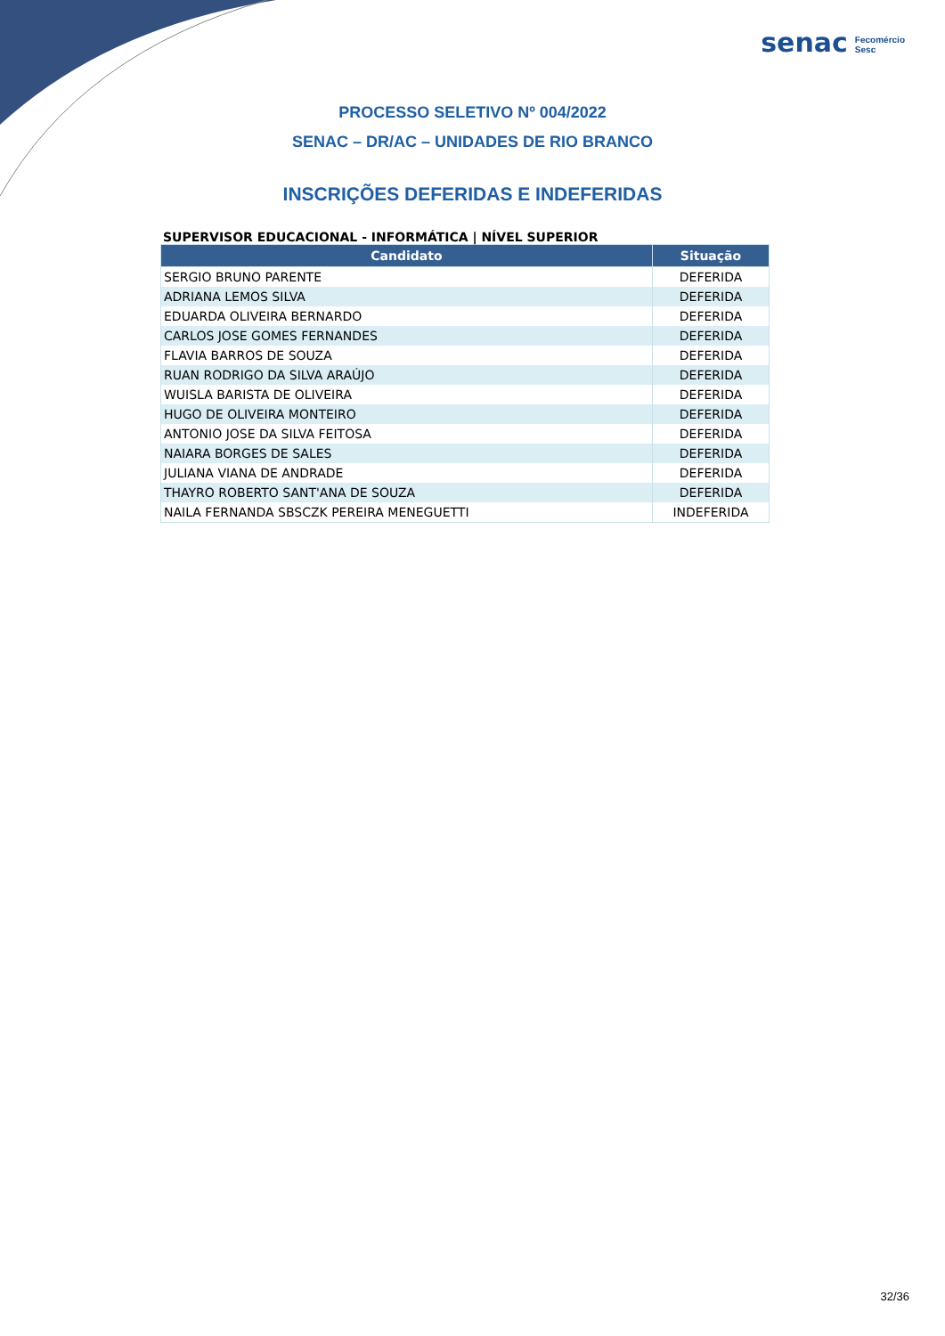senac Fecomércio
Sesc
PROCESSO SELETIVO Nº 004/2022
SENAC – DR/AC – UNIDADES DE RIO BRANCO
INSCRIÇÕES DEFERIDAS E INDEFERIDAS
SUPERVISOR EDUCACIONAL - INFORMÁTICA | NÍVEL SUPERIOR
| Candidato | Situação |
| --- | --- |
| SERGIO BRUNO PARENTE | DEFERIDA |
| ADRIANA LEMOS SILVA | DEFERIDA |
| EDUARDA OLIVEIRA BERNARDO | DEFERIDA |
| CARLOS JOSE GOMES FERNANDES | DEFERIDA |
| FLAVIA BARROS DE SOUZA | DEFERIDA |
| RUAN RODRIGO DA SILVA ARAÚJO | DEFERIDA |
| WUISLA BARISTA DE OLIVEIRA | DEFERIDA |
| HUGO DE OLIVEIRA MONTEIRO | DEFERIDA |
| ANTONIO JOSE DA SILVA FEITOSA | DEFERIDA |
| NAIARA BORGES DE SALES | DEFERIDA |
| JULIANA VIANA DE ANDRADE | DEFERIDA |
| THAYRO ROBERTO SANT'ANA DE SOUZA | DEFERIDA |
| NAILA FERNANDA SBSCZK PEREIRA MENEGUETTI | INDEFERIDA |
32/36